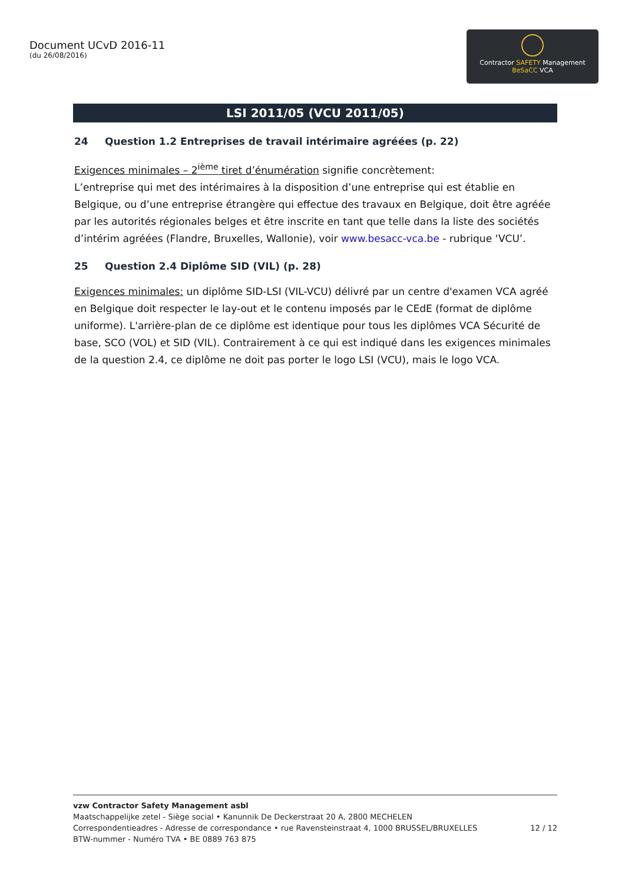Document UCvD 2016-11
(du 26/08/2016)
Contractor SAFETY Management
BeSaCC VCA
LSI 2011/05 (VCU 2011/05)
24 Question 1.2 Entreprises de travail intérimaire agréées (p. 22)
Exigences minimales – 2<sup>ième</sup> tiret d’énumération signifie concrètement:
L’entreprise qui met des intérimaires à la disposition d’une entreprise qui est établie en Belgique, ou d’une entreprise étrangère qui effectue des travaux en Belgique, doit être agréée par les autorités régionales belges et être inscrite en tant que telle dans la liste des sociétés d’intérim agréées (Flandre, Bruxelles, Wallonie), voir www.besacc-vca.be - rubrique ‘VCU’.
25 Question 2.4 Diplôme SID (VIL) (p. 28)
Exigences minimales: un diplôme SID-LSI (VIL-VCU) délivré par un centre d'examen VCA agréé en Belgique doit respecter le lay-out et le contenu imposés par le CEdE (format de diplôme uniforme). L'arrière-plan de ce diplôme est identique pour tous les diplômes VCA Sécurité de base, SCO (VOL) et SID (VIL). Contrairement à ce qui est indiqué dans les exigences minimales de la question 2.4, ce diplôme ne doit pas porter le logo LSI (VCU), mais le logo VCA.
vzw Contractor Safety Management asbl
Maatschappelijke zetel - Siège social • Kanunnik De Deckerstraat 20 A, 2800 MECHELEN
Correspondentieadres - Adresse de correspondance • rue Ravensteinstraat 4, 1000 BRUSSEL/BRUXELLES 12 / 12
BTW-nummer - Numéro TVA • BE 0889 763 875